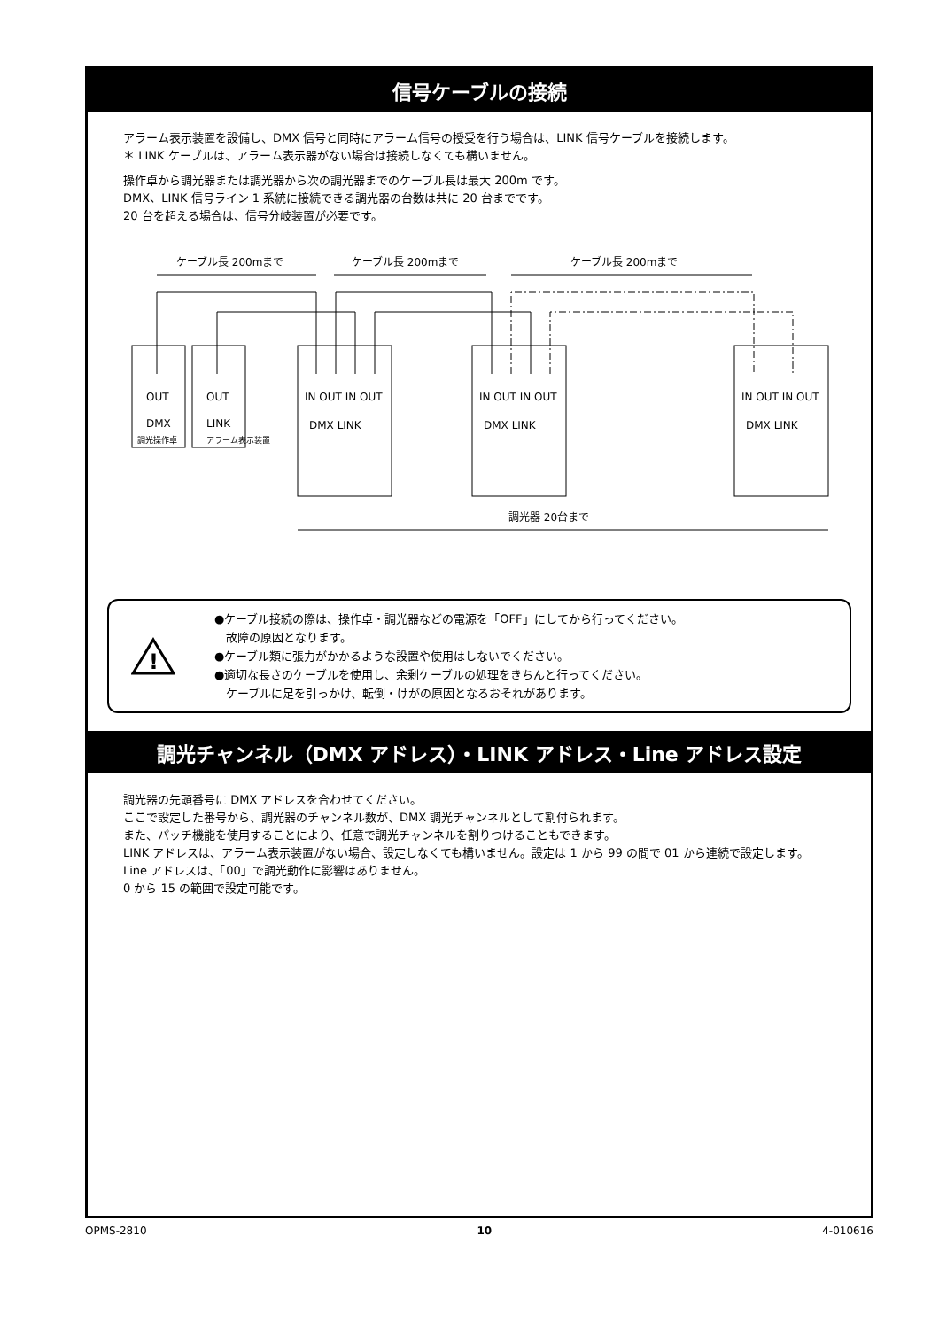信号ケーブルの接続
アラーム表示装置を設備し、DMX 信号と同時にアラーム信号の授受を行う場合は、LINK 信号ケーブルを接続します。
＊ LINK ケーブルは、アラーム表示器がない場合は接続しなくても構いません。
操作卓から調光器または調光器から次の調光器までのケーブル長は最大 200m です。
DMX、LINK 信号ライン 1 系統に接続できる調光器の台数は共に 20 台までです。
20 台を超える場合は、信号分岐装置が必要です。
ケーブル長 200mまで
ケーブル長 200mまで
ケーブル長 200mまで
OUT
DMX
調光操作卓
OUT
LINK
アラーム表示装置
IN OUT IN OUT
DMX LINK
IN OUT IN OUT
DMX LINK
IN OUT IN OUT
DMX LINK
調光器 20台まで
!
●ケーブル接続の際は、操作卓・調光器などの電源を「OFF」にしてから行ってください。
　故障の原因となります。
●ケーブル類に張力がかかるような設置や使用はしないでください。
●適切な長さのケーブルを使用し、余剰ケーブルの処理をきちんと行ってください。
　ケーブルに足を引っかけ、転倒・けがの原因となるおそれがあります。
調光チャンネル（DMX アドレス）・LINK アドレス・Line アドレス設定
調光器の先頭番号に DMX アドレスを合わせてください。
ここで設定した番号から、調光器のチャンネル数が、DMX 調光チャンネルとして割付られます。
また、パッチ機能を使用することにより、任意で調光チャンネルを割りつけることもできます。
LINK アドレスは、アラーム表示装置がない場合、設定しなくても構いません。設定は 1 から 99 の間で 01 から連続で設定します。
Line アドレスは、「00」で調光動作に影響はありません。
0 から 15 の範囲で設定可能です。
OPMS-2810 10 4-010616